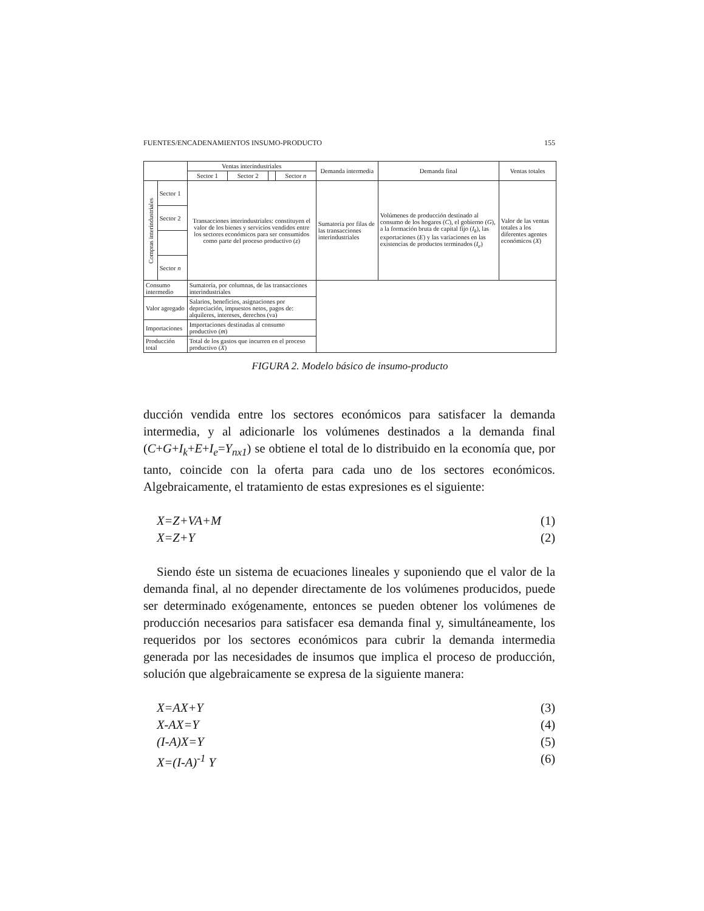FUENTES/ENCADENAMIENTOS INSUMO-PRODUCTO 155
| | | Ventas interindustriales | | | | Demanda intermedia | Demanda final | Ventas totales |
| | | Sector 1 | Sector 2 | | Sector n | | | |
| Compras interindustriales | Sector 1 | Transacciones interindustriales: constituyen el valor de los bienes y servicios vendidos entre los sectores económicos para ser consumidos como parte del proceso productivo ( z ) | | | | Sumatoria por filas de las transacciones interindustriales | Volúmenes de producción destinado al consumo de los hogares ( C ), el gobierno ( G ), a la formación bruta de capital fijo ( I<sub>k</sub> ), las exportaciones ( E ) y las variaciones en las existencias de productos terminados ( I<sub>e</sub> ) | Valor de las ventas totales a los diferentes agentes económicos ( X ) |
| | Sector 2 | | | | | | | |
| | Sector n | | | | | | | |
| Consumo intermedio | | Sumatoria, por columnas, de las transacciones interindustriales | | | | | | |
| Valor agregado | | Salarios, beneficios, asignaciones por depreciación, impuestos netos, pagos de: alquileres, intereses, derechos (va) | | | | | | |
| Importaciones | | Importaciones destinadas al consumo productivo ( m ) | | | | | | |
| Producción total | | Total de los gastos que incurren en el proceso productivo ( X ) | | | | | | |
FIGURA 2. Modelo básico de insumo-producto
ducción vendida entre los sectores económicos para satisfacer la demanda intermedia, y al adicionarle los volúmenes destinados a la demanda final (C+G+I<sub>k</sub>+E+I<sub>e</sub>=Y<sub>nx1</sub>) se obtiene el total de lo distribuido en la economía que, por tanto, coincide con la oferta para cada uno de los sectores económicos. Algebraicamente, el tratamiento de estas expresiones es el siguiente:
X=Z+VA+M (1)
X=Z+Y (2)
Siendo éste un sistema de ecuaciones lineales y suponiendo que el valor de la demanda final, al no depender directamente de los volúmenes producidos, puede ser determinado exógenamente, entonces se pueden obtener los volúmenes de producción necesarios para satisfacer esa demanda final y, simultáneamente, los requeridos por los sectores económicos para cubrir la demanda intermedia generada por las necesidades de insumos que implica el proceso de producción, solución que algebraicamente se expresa de la siguiente manera:
X=AX+Y (3)
X-AX=Y (4)
(I-A)X=Y (5)
X=(I-A)<sup>-1</sup> Y (6)